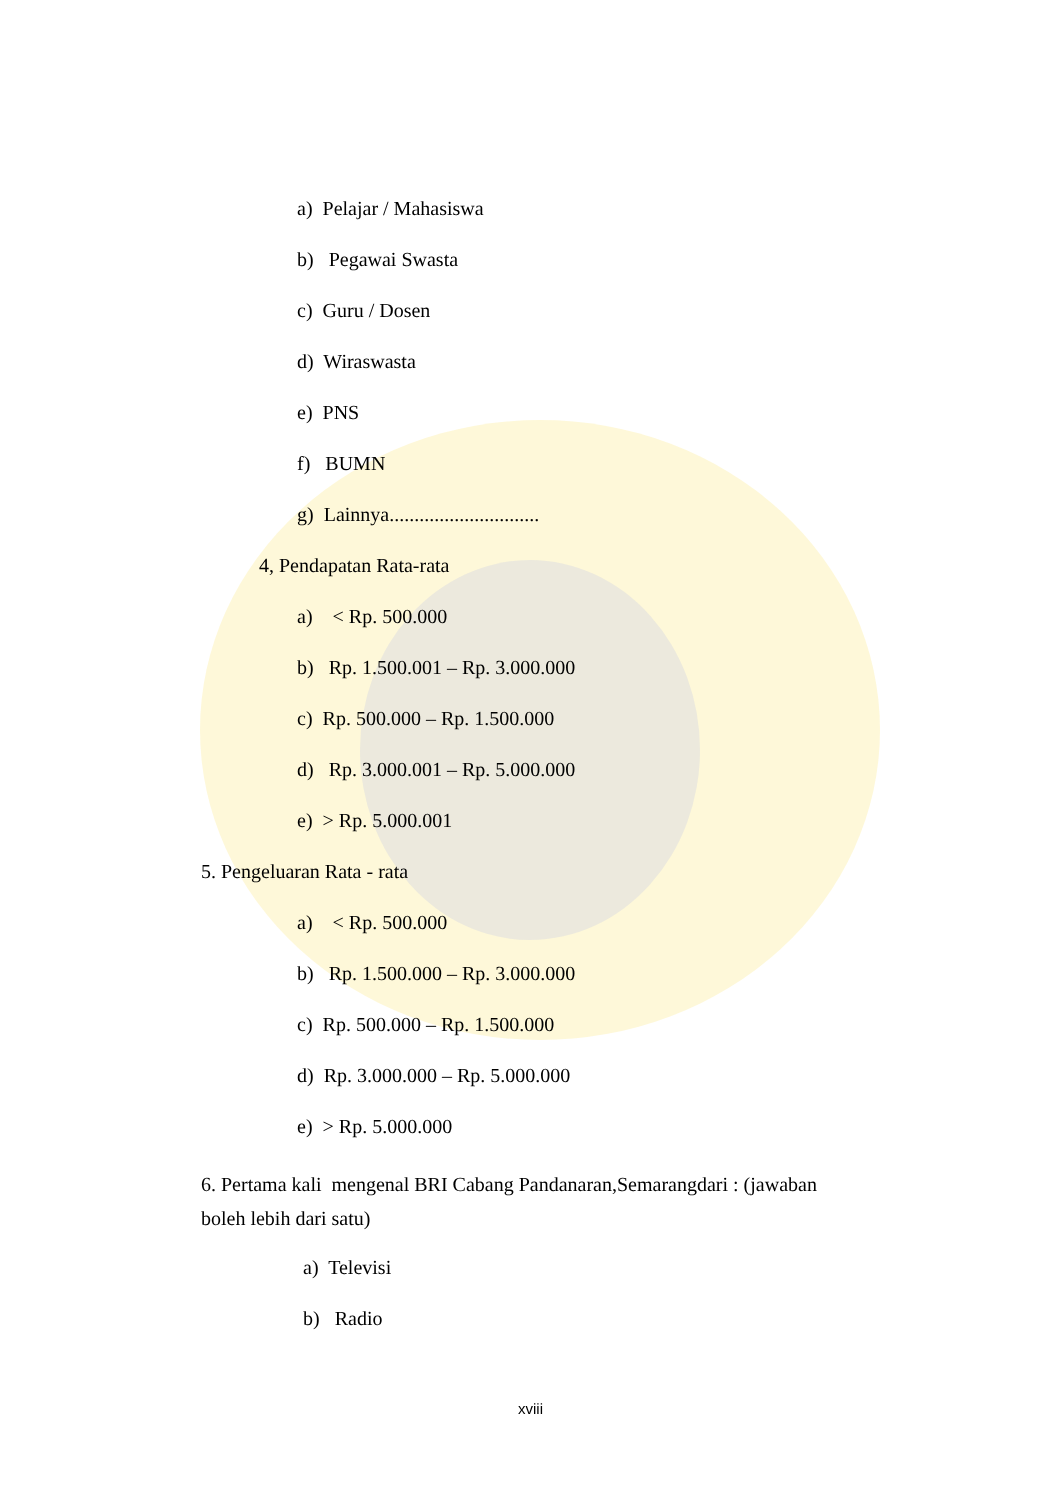a) Pelajar / Mahasiswa
b) Pegawai Swasta
c) Guru / Dosen
d) Wiraswasta
e) PNS
f) BUMN
g) Lainnya..............................
4, Pendapatan Rata-rata
a) < Rp. 500.000
b) Rp. 1.500.001 – Rp. 3.000.000
c) Rp. 500.000 – Rp. 1.500.000
d) Rp. 3.000.001 – Rp. 5.000.000
e) > Rp. 5.000.001
5. Pengeluaran Rata - rata
a) < Rp. 500.000
b) Rp. 1.500.000 – Rp. 3.000.000
c) Rp. 500.000 – Rp. 1.500.000
d) Rp. 3.000.000 – Rp. 5.000.000
e) > Rp. 5.000.000
6. Pertama kali mengenal BRI Cabang Pandanaran,Semarangdari : (jawaban boleh lebih dari satu)
a) Televisi
b) Radio
xviii